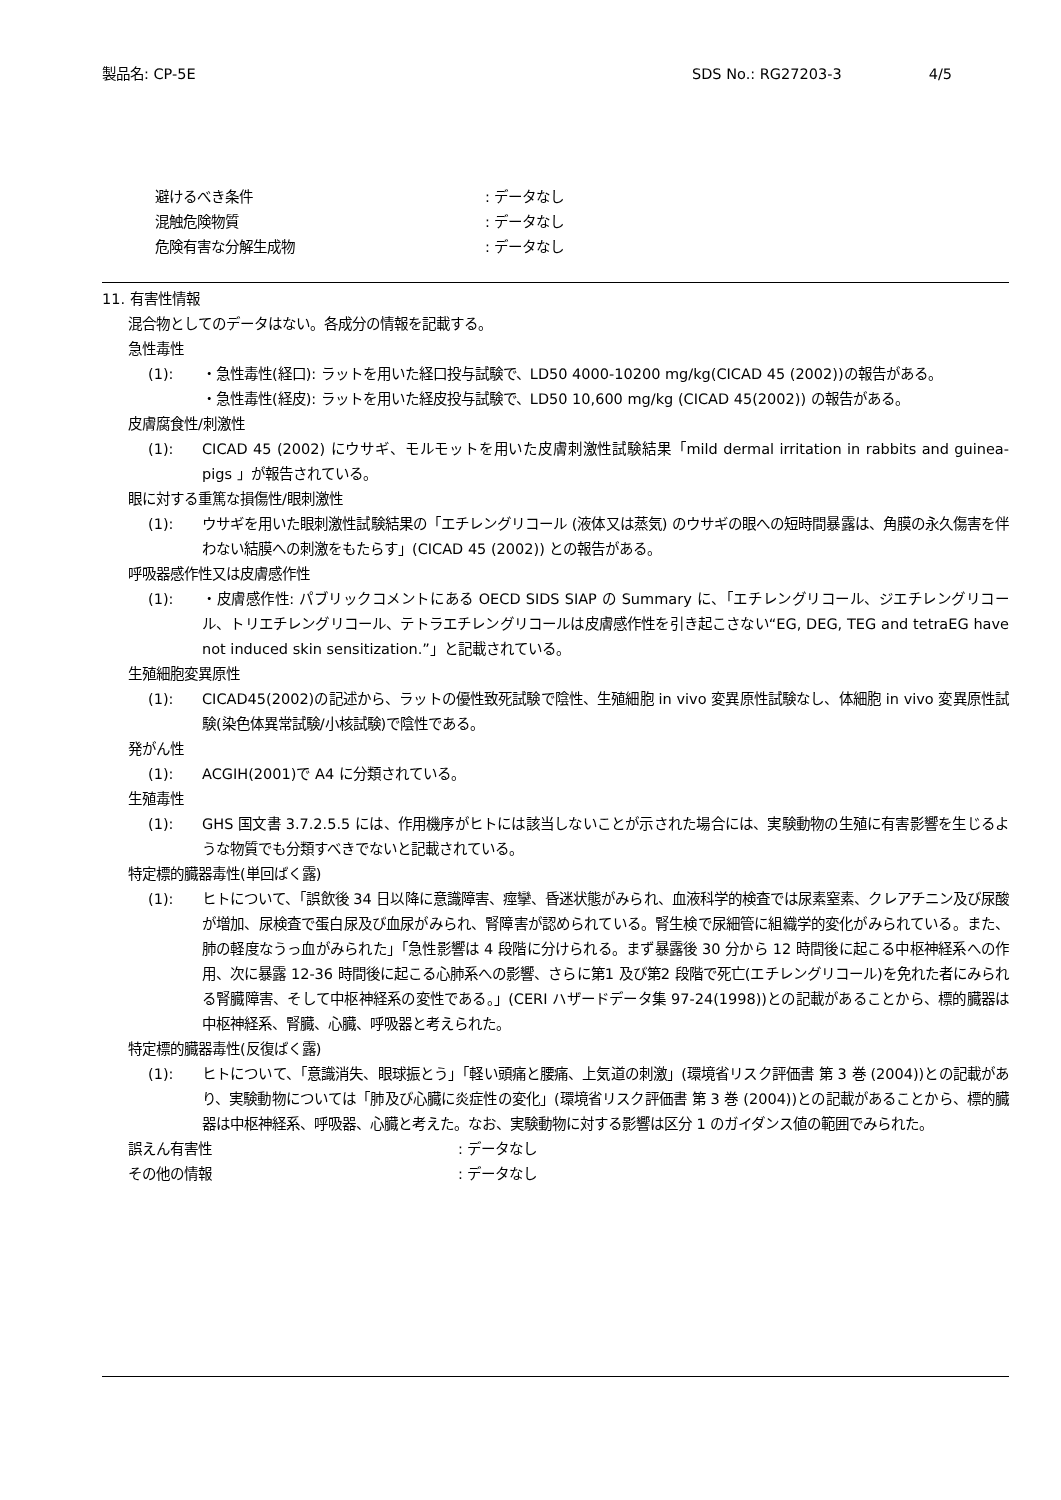製品名: CP-5E SDS No.: RG27203-3 4/5
避けるべき条件: データなし
混触危険物質: データなし
危険有害な分解生成物: データなし
11. 有害性情報
混合物としてのデータはない。各成分の情報を記載する。
急性毒性
(1): ・急性毒性(経口): ラットを用いた経口投与試験で、LD50 4000-10200 mg/kg(CICAD 45 (2002))の報告がある。
・急性毒性(経皮): ラットを用いた経皮投与試験で、LD50 10,600 mg/kg (CICAD 45(2002)) の報告がある。
皮膚腐食性/刺激性
(1): CICAD 45 (2002) にウサギ、モルモットを用いた皮膚刺激性試験結果「mild dermal irritation in rabbits and guinea-pigs 」が報告されている。
眼に対する重篤な損傷性/眼刺激性
(1): ウサギを用いた眼刺激性試験結果の「エチレングリコール (液体又は蒸気) のウサギの眼への短時間暴露は、角膜の永久傷害を伴わない結膜への刺激をもたらす」(CICAD 45 (2002)) との報告がある。
呼吸器感作性又は皮膚感作性
(1): ・皮膚感作性: パブリックコメントにある OECD SIDS SIAP の Summary に、「エチレングリコール、ジエチレングリコール、トリエチレングリコール、テトラエチレングリコールは皮膚感作性を引き起こさない“EG, DEG, TEG and tetraEG have not induced skin sensitization.”」と記載されている。
生殖細胞変異原性
(1): CICAD45(2002)の記述から、ラットの優性致死試験で陰性、生殖細胞 in vivo 変異原性試験なし、体細胞 in vivo 変異原性試験(染色体異常試験/小核試験)で陰性である。
発がん性
(1): ACGIH(2001)で A4 に分類されている。
生殖毒性
(1): GHS 国文書 3.7.2.5.5 には、作用機序がヒトには該当しないことが示された場合には、実験動物の生殖に有害影響を生じるような物質でも分類すべきでないと記載されている。
特定標的臓器毒性(単回ばく露)
(1): ヒトについて、「誤飲後 34 日以降に意識障害、痙攣、昏迷状態がみられ、血液科学的検査では尿素窒素、クレアチニン及び尿酸が増加、尿検査で蛋白尿及び血尿がみられ、腎障害が認められている。腎生検で尿細管に組織学的変化がみられている。また、肺の軽度なうっ血がみられた」「急性影響は 4 段階に分けられる。まず暴露後 30 分から 12 時間後に起こる中枢神経系への作用、次に暴露 12-36 時間後に起こる心肺系への影響、さらに第1 及び第2 段階で死亡(エチレングリコール)を免れた者にみられる腎臓障害、そして中枢神経系の変性である。」(CERI ハザードデータ集 97-24(1998))との記載があることから、標的臓器は中枢神経系、腎臓、心臓、呼吸器と考えられた。
特定標的臓器毒性(反復ばく露)
(1): ヒトについて、「意識消失、眼球振とう」「軽い頭痛と腰痛、上気道の刺激」(環境省リスク評価書 第 3 巻 (2004))との記載があり、実験動物については「肺及び心臓に炎症性の変化」(環境省リスク評価書 第 3 巻 (2004))との記載があることから、標的臓器は中枢神経系、呼吸器、心臓と考えた。なお、実験動物に対する影響は区分 1 のガイダンス値の範囲でみられた。
誤えん有害性: データなし
その他の情報: データなし